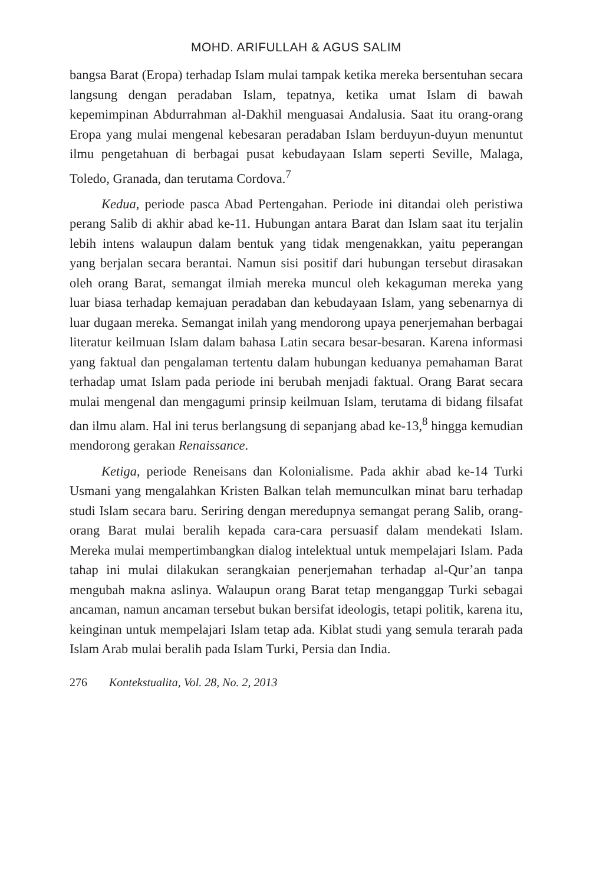MOHD. ARIFULLAH & AGUS SALIM
bangsa Barat (Eropa) terhadap Islam mulai tampak ketika mereka bersentuhan secara langsung dengan peradaban Islam, tepatnya, ketika umat Islam di bawah kepemimpinan Abdurrahman al-Dakhil menguasai Andalusia. Saat itu orang-orang Eropa yang mulai mengenal kebesaran peradaban Islam berduyun-duyun menuntut ilmu pengetahuan di berbagai pusat kebudayaan Islam seperti Seville, Malaga, Toledo, Granada, dan terutama Cordova.<sup>7</sup>
Kedua, periode pasca Abad Pertengahan. Periode ini ditandai oleh peristiwa perang Salib di akhir abad ke-11. Hubungan antara Barat dan Islam saat itu terjalin lebih intens walaupun dalam bentuk yang tidak mengenakkan, yaitu peperangan yang berjalan secara berantai. Namun sisi positif dari hubungan tersebut dirasakan oleh orang Barat, semangat ilmiah mereka muncul oleh kekaguman mereka yang luar biasa terhadap kemajuan peradaban dan kebudayaan Islam, yang sebenarnya di luar dugaan mereka. Semangat inilah yang mendorong upaya penerjemahan berbagai literatur keilmuan Islam dalam bahasa Latin secara besar-besaran. Karena informasi yang faktual dan pengalaman tertentu dalam hubungan keduanya pemahaman Barat terhadap umat Islam pada periode ini berubah menjadi faktual. Orang Barat secara mulai mengenal dan mengagumi prinsip keilmuan Islam, terutama di bidang filsafat dan ilmu alam. Hal ini terus berlangsung di sepanjang abad ke-13,<sup>8</sup> hingga kemudian mendorong gerakan Renaissance.
Ketiga, periode Reneisans dan Kolonialisme. Pada akhir abad ke-14 Turki Usmani yang mengalahkan Kristen Balkan telah memunculkan minat baru terhadap studi Islam secara baru. Seriring dengan meredupnya semangat perang Salib, orang-orang Barat mulai beralih kepada cara-cara persuasif dalam mendekati Islam. Mereka mulai mempertimbangkan dialog intelektual untuk mempelajari Islam. Pada tahap ini mulai dilakukan serangkaian penerjemahan terhadap al-Qur’an tanpa mengubah makna aslinya. Walaupun orang Barat tetap menganggap Turki sebagai ancaman, namun ancaman tersebut bukan bersifat ideologis, tetapi politik, karena itu, keinginan untuk mempelajari Islam tetap ada. Kiblat studi yang semula terarah pada Islam Arab mulai beralih pada Islam Turki, Persia dan India.
276 Kontekstualita, Vol. 28, No. 2, 2013